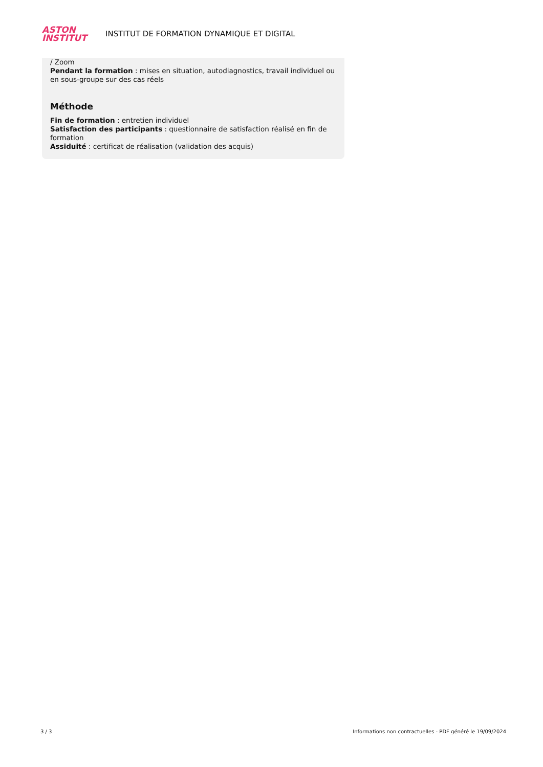ASTON
INSTITUT
INSTITUT DE FORMATION DYNAMIQUE ET DIGITAL
/ Zoom
Pendant la formation : mises en situation, autodiagnostics, travail individuel ou en sous-groupe sur des cas réels
Méthode
Fin de formation : entretien individuel
Satisfaction des participants : questionnaire de satisfaction réalisé en fin de formation
Assiduité : certificat de réalisation (validation des acquis)
3 / 3 Informations non contractuelles - PDF généré le 19/09/2024